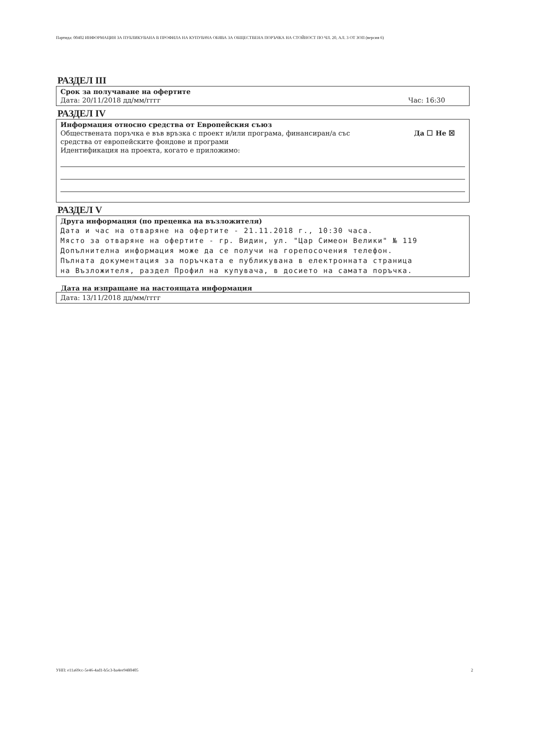Партида: 00402 ИНФОРМАЦИЯ ЗА ПУБЛИКУВАНА В ПРОФИЛА НА КУПУВАЧА ОБЯВА ЗА ОБЩЕСТВЕНА ПОРЪЧКА НА СТОЙНОСТ ПО ЧЛ. 20, АЛ. 3 ОТ ЗОП (версия 6)
РАЗДЕЛ III
Срок за получаване на офертите
Дата: 20/11/2018 дд/мм/гггг Час: 16:30
РАЗДЕЛ IV
Информация относно средства от Европейския съюз
Обществената поръчка е във връзка с проект и/или програма, финансиран/а със
средства от европейските фондове и програми Да ☐ Не ☒
Идентификация на проекта, когато е приложимо:
РАЗДЕЛ V
Друга информация (по преценка на възложителя)
Дата и час на отваряне на офертите - 21.11.2018 г., 10:30 часа.
Място за отваряне на офертите - гр. Видин, ул. "Цар Симеон Велики" № 119
Допълнителна информация може да се получи на горепосочения телефон.
Пълната документация за поръчката е публикувана в електронната страница
на Възложителя, раздел Профил на купувача, в досието на самата поръчка.
Дата на изпращане на настоящата информация
Дата: 13/11/2018 дд/мм/гггг
УНП: e11a69cc-5e46-4ad1-b5c3-ba4ee9480405 2